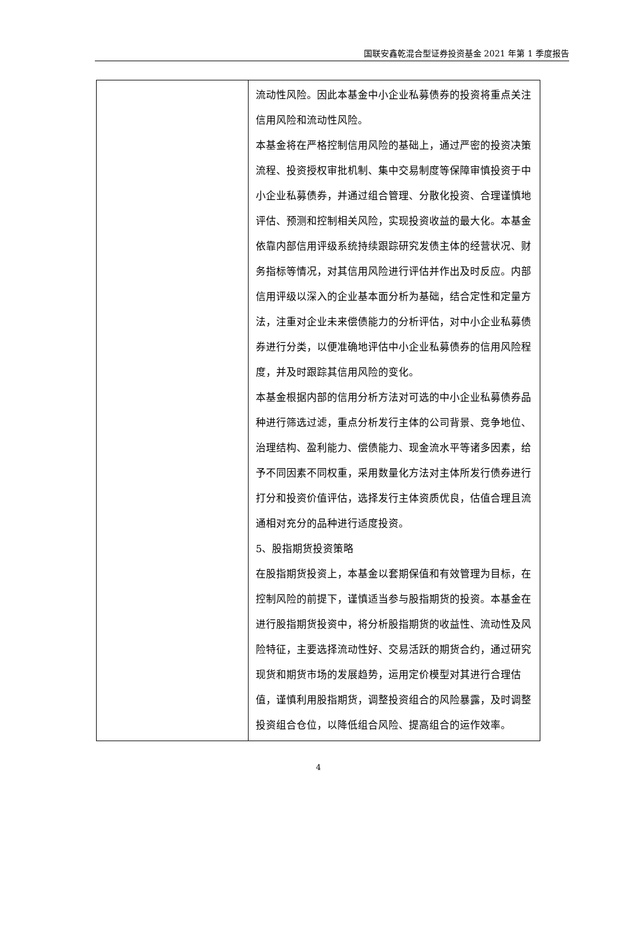国联安鑫乾混合型证券投资基金 2021 年第 1 季度报告
| | 流动性风险。因此本基金中小企业私募债券的投资将重点关注信用风险和流动性风险。 本基金将在严格控制信用风险的基础上，通过严密的投资决策流程、投资授权审批机制、集中交易制度等保障审慎投资于中小企业私募债券，并通过组合管理、分散化投资、合理谨慎地评估、预测和控制相关风险，实现投资收益的最大化。本基金依靠内部信用评级系统持续跟踪研究发债主体的经营状况、财务指标等情况，对其信用风险进行评估并作出及时反应。内部信用评级以深入的企业基本面分析为基础，结合定性和定量方法，注重对企业未来偿债能力的分析评估，对中小企业私募债券进行分类，以便准确地评估中小企业私募债券的信用风险程度，并及时跟踪其信用风险的变化。 本基金根据内部的信用分析方法对可选的中小企业私募债券品种进行筛选过滤，重点分析发行主体的公司背景、竞争地位、治理结构、盈利能力、偿债能力、现金流水平等诸多因素，给予不同因素不同权重，采用数量化方法对主体所发行债券进行打分和投资价值评估，选择发行主体资质优良，估值合理且流通相对充分的品种进行适度投资。 5、股指期货投资策略 在股指期货投资上，本基金以套期保值和有效管理为目标，在控制风险的前提下，谨慎适当参与股指期货的投资。本基金在进行股指期货投资中，将分析股指期货的收益性、流动性及风险特征，主要选择流动性好、交易活跃的期货合约，通过研究现货和期货市场的发展趋势，运用定价模型对其进行合理估值，谨慎利用股指期货，调整投资组合的风险暴露，及时调整投资组合仓位，以降低组合风险、提高组合的运作效率。 |
4